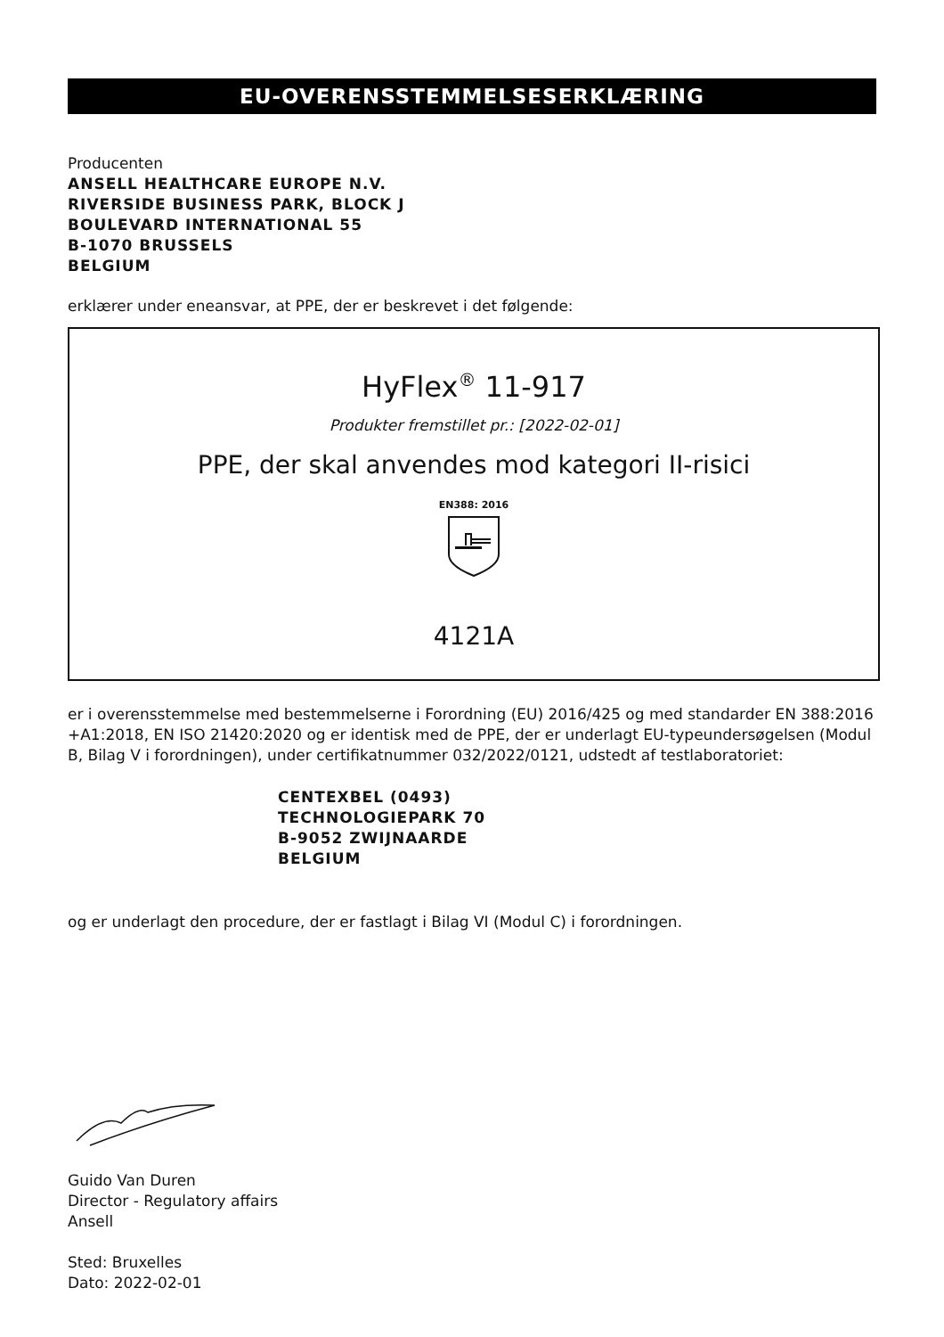EU-OVERENSSTEMMELSESERKLÆRING
Producenten
ANSELL HEALTHCARE EUROPE N.V.
RIVERSIDE BUSINESS PARK, BLOCK J
BOULEVARD INTERNATIONAL 55
B-1070 BRUSSELS
BELGIUM
erklærer under eneansvar, at PPE, der er beskrevet i det følgende:
HyFlex<sup>®</sup> 11-917
Produkter fremstillet pr.: [2022-02-01]
PPE, der skal anvendes mod kategori II-risici
EN388: 2016
4121A
er i overensstemmelse med bestemmelserne i Forordning (EU) 2016/425 og med standarder EN 388:2016 +A1:2018, EN ISO 21420:2020 og er identisk med de PPE, der er underlagt EU-typeundersøgelsen (Modul B, Bilag V i forordningen), under certifikatnummer 032/2022/0121, udstedt af testlaboratoriet:
CENTEXBEL (0493)
TECHNOLOGIEPARK 70
B-9052 ZWIJNAARDE
BELGIUM
og er underlagt den procedure, der er fastlagt i Bilag VI (Modul C) i forordningen.
Guido Van Duren
Director - Regulatory affairs
Ansell
Sted: Bruxelles
Dato: 2022-02-01